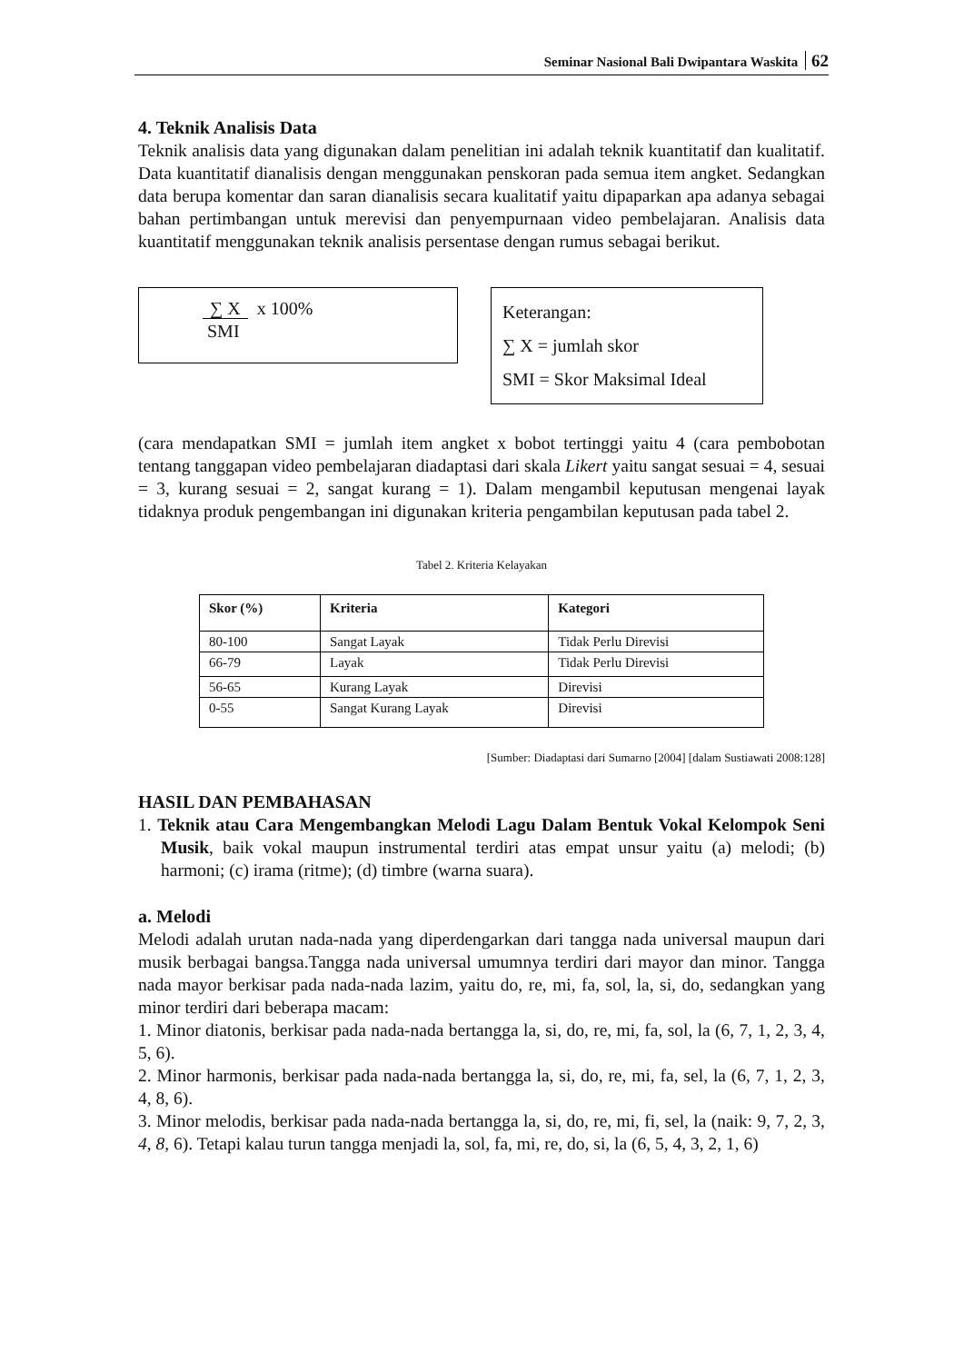Seminar Nasional Bali Dwipantara Waskita 62
4. Teknik Analisis Data
Teknik analisis data yang digunakan dalam penelitian ini adalah teknik kuantitatif dan kualitatif. Data kuantitatif dianalisis dengan menggunakan penskoran pada semua item angket. Sedangkan data berupa komentar dan saran dianalisis secara kualitatif yaitu dipaparkan apa adanya sebagai bahan pertimbangan untuk merevisi dan penyempurnaan video pembelajaran. Analisis data kuantitatif menggunakan teknik analisis persentase dengan rumus sebagai berikut.
∑ X x 100%
SMI
Keterangan:
∑ X = jumlah skor
SMI = Skor Maksimal Ideal
(cara mendapatkan SMI = jumlah item angket x bobot tertinggi yaitu 4 (cara pembobotan tentang tanggapan video pembelajaran diadaptasi dari skala Likert yaitu sangat sesuai = 4, sesuai = 3, kurang sesuai = 2, sangat kurang = 1). Dalam mengambil keputusan mengenai layak tidaknya produk pengembangan ini digunakan kriteria pengambilan keputusan pada tabel 2.
Tabel 2. Kriteria Kelayakan
| Skor (%) | Kriteria | Kategori |
| --- | --- | --- |
| 80-100 | Sangat Layak | Tidak Perlu Direvisi |
| 66-79 | Layak | Tidak Perlu Direvisi |
| 56-65 | Kurang Layak | Direvisi |
| 0-55 | Sangat Kurang Layak | Direvisi |
[Sumber: Diadaptasi dari Sumarno [2004] [dalam Sustiawati 2008:128]
HASIL DAN PEMBAHASAN
1. Teknik atau Cara Mengembangkan Melodi Lagu Dalam Bentuk Vokal Kelompok Seni Musik, baik vokal maupun instrumental terdiri atas empat unsur yaitu (a) melodi; (b) harmoni; (c) irama (ritme); (d) timbre (warna suara).
a. Melodi
Melodi adalah urutan nada-nada yang diperdengarkan dari tangga nada universal maupun dari musik berbagai bangsa.Tangga nada universal umumnya terdiri dari mayor dan minor. Tangga nada mayor berkisar pada nada-nada lazim, yaitu do, re, mi, fa, sol, la, si, do, sedangkan yang minor terdiri dari beberapa macam:
1. Minor diatonis, berkisar pada nada-nada bertangga la, si, do, re, mi, fa, sol, la (6, 7, 1, 2, 3, 4, 5, 6).
2. Minor harmonis, berkisar pada nada-nada bertangga la, si, do, re, mi, fa, sel, la (6, 7, 1, 2, 3, 4, 8, 6).
3. Minor melodis, berkisar pada nada-nada bertangga la, si, do, re, mi, fi, sel, la (naik: 9, 7, 2, 3, 4, 8, 6). Tetapi kalau turun tangga menjadi la, sol, fa, mi, re, do, si, la (6, 5, 4, 3, 2, 1, 6)